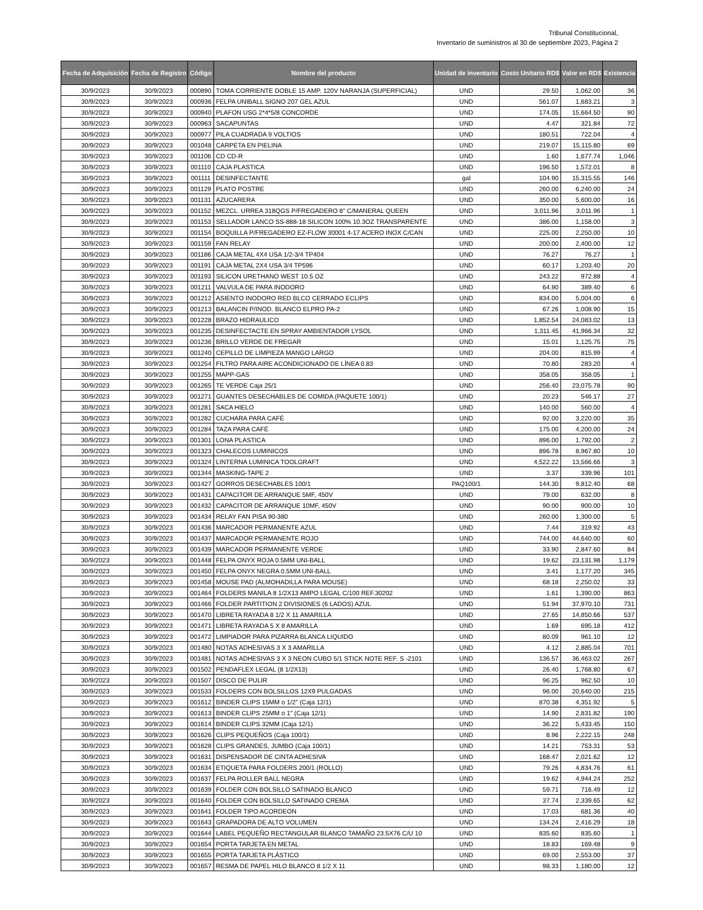Tribunal Constitucional,
Inventario de suministros al 30 de septiembre 2023, Página 2
| Fecha de Adquisición | Fecha de Registro | Código | Nombre del producto | Unidad de inventario | Costo Unitario RD$ | Valor en RD$ | Existencia |
| --- | --- | --- | --- | --- | --- | --- | --- |
| 30/9/2023 | 30/9/2023 | 000890 | TOMA CORRIENTE DOBLE 15 AMP. 120V NARANJA (SUPERFICIAL) | UND | 29.50 | 1,062.00 | 36 |
| 30/9/2023 | 30/9/2023 | 000936 | FELPA UNIBALL SIGNO 207 GEL AZUL | UND | 561.07 | 1,683.21 | 3 |
| 30/9/2023 | 30/9/2023 | 000940 | PLAFON USG 2*4*5/8 CONCORDE | UND | 174.05 | 15,664.50 | 90 |
| 30/9/2023 | 30/9/2023 | 000963 | SACAPUNTAS | UND | 4.47 | 321.84 | 72 |
| 30/9/2023 | 30/9/2023 | 000977 | PILA CUADRADA 9 VOLTIOS | UND | 180.51 | 722.04 | 4 |
| 30/9/2023 | 30/9/2023 | 001048 | CARPETA EN PIELINA | UND | 219.07 | 15,115.80 | 69 |
| 30/9/2023 | 30/9/2023 | 001106 | CD CD-R | UND | 1.60 | 1,677.74 | 1,046 |
| 30/9/2023 | 30/9/2023 | 001110 | CAJA PLASTICA | UND | 196.50 | 1,572.01 | 8 |
| 30/9/2023 | 30/9/2023 | 001111 | DESINFECTANTE | gal | 104.90 | 15,315.55 | 146 |
| 30/9/2023 | 30/9/2023 | 001129 | PLATO POSTRE | UND | 260.00 | 6,240.00 | 24 |
| 30/9/2023 | 30/9/2023 | 001131 | AZUCARERA | UND | 350.00 | 5,600.00 | 16 |
| 30/9/2023 | 30/9/2023 | 001152 | MEZCL. URREA 318QGS P/FREGADERO 8" C/MANERAL QUEEN | UND | 3,011.96 | 3,011.96 | 1 |
| 30/9/2023 | 30/9/2023 | 001153 | SELLADOR LANCO SS-888-18 SILICON 100% 10.3OZ TRANSPARENTE | UND | 386.00 | 1,158.00 | 3 |
| 30/9/2023 | 30/9/2023 | 001154 | BOQUILLA P/FREGADERO EZ-FLOW 30001 4-17 ACERO INOX C/CAN | UND | 225.00 | 2,250.00 | 10 |
| 30/9/2023 | 30/9/2023 | 001159 | FAN RELAY | UND | 200.00 | 2,400.00 | 12 |
| 30/9/2023 | 30/9/2023 | 001186 | CAJA METAL 4X4 USA 1/2-3/4 TP404 | UND | 76.27 | 76.27 | 1 |
| 30/9/2023 | 30/9/2023 | 001191 | CAJA METAL 2X4 USA 3/4 TP596 | UND | 60.17 | 1,203.40 | 20 |
| 30/9/2023 | 30/9/2023 | 001193 | SILICON URETHANO WEST 10.5 OZ | UND | 243.22 | 972.88 | 4 |
| 30/9/2023 | 30/9/2023 | 001211 | VALVULA DE PARA INODORO | UND | 64.90 | 389.40 | 6 |
| 30/9/2023 | 30/9/2023 | 001212 | ASIENTO INODORO RED BLCO CERRADO ECLIPS | UND | 834.00 | 5,004.00 | 6 |
| 30/9/2023 | 30/9/2023 | 001213 | BALANCIN P/INOD. BLANCO ELPRO PA-2 | UND | 67.26 | 1,008.90 | 15 |
| 30/9/2023 | 30/9/2023 | 001228 | BRAZO HIDRAULICO | UND | 1,852.54 | 24,083.02 | 13 |
| 30/9/2023 | 30/9/2023 | 001235 | DESINFECTACTE EN SPRAY AMBIENTADOR LYSOL | UND | 1,311.45 | 41,966.34 | 32 |
| 30/9/2023 | 30/9/2023 | 001236 | BRILLO VERDE DE FREGAR | UND | 15.01 | 1,125.75 | 75 |
| 30/9/2023 | 30/9/2023 | 001240 | CEPILLO DE LIMPIEZA MANGO LARGO | UND | 204.00 | 815.99 | 4 |
| 30/9/2023 | 30/9/2023 | 001254 | FILTRO PARA AIRE ACONDICIONADO DE LÍNEA 0.83 | UND | 70.80 | 283.20 | 4 |
| 30/9/2023 | 30/9/2023 | 001255 | MAPP-GAS | UND | 358.05 | 358.05 | 1 |
| 30/9/2023 | 30/9/2023 | 001265 | TE VERDE Caja 25/1 | UND | 256.40 | 23,075.78 | 90 |
| 30/9/2023 | 30/9/2023 | 001271 | GUANTES DESECHABLES DE COMIDA (PAQUETE 100/1) | UND | 20.23 | 546.17 | 27 |
| 30/9/2023 | 30/9/2023 | 001281 | SACA HIELO | UND | 140.00 | 560.00 | 4 |
| 30/9/2023 | 30/9/2023 | 001282 | CUCHARA PARA CAFÉ | UND | 92.00 | 3,220.00 | 35 |
| 30/9/2023 | 30/9/2023 | 001284 | TAZA PARA CAFÉ | UND | 175.00 | 4,200.00 | 24 |
| 30/9/2023 | 30/9/2023 | 001301 | LONA PLASTICA | UND | 896.00 | 1,792.00 | 2 |
| 30/9/2023 | 30/9/2023 | 001323 | CHALECOS LUMINICOS | UND | 896.78 | 8,967.80 | 10 |
| 30/9/2023 | 30/9/2023 | 001324 | LINTERNA LUMINICA TOOLGRAFT | UND | 4,522.22 | 13,566.66 | 3 |
| 30/9/2023 | 30/9/2023 | 001344 | MASKING-TAPE 2 | UND | 3.37 | 339.96 | 101 |
| 30/9/2023 | 30/9/2023 | 001427 | GORROS DESECHABLES 100/1 | PAQ100/1 | 144.30 | 9,812.40 | 68 |
| 30/9/2023 | 30/9/2023 | 001431 | CAPACITOR DE ARRANQUE 5MF, 450V | UND | 79.00 | 632.00 | 8 |
| 30/9/2023 | 30/9/2023 | 001432 | CAPACITOR DE ARRANQUE 10MF, 450V | UND | 90.00 | 900.00 | 10 |
| 30/9/2023 | 30/9/2023 | 001434 | RELAY FAN PISA 90-380 | UND | 260.00 | 1,300.00 | 5 |
| 30/9/2023 | 30/9/2023 | 001436 | MARCADOR PERMANENTE AZUL | UND | 7.44 | 319.92 | 43 |
| 30/9/2023 | 30/9/2023 | 001437 | MARCADOR PERMANENTE ROJO | UND | 744.00 | 44,640.00 | 60 |
| 30/9/2023 | 30/9/2023 | 001439 | MARCADOR PERMANENTE VERDE | UND | 33.90 | 2,847.60 | 84 |
| 30/9/2023 | 30/9/2023 | 001448 | FELPA ONYX ROJA 0.5MM UNI-BALL | UND | 19.62 | 23,131.98 | 1,179 |
| 30/9/2023 | 30/9/2023 | 001450 | FELPA ONYX NEGRA 0.5MM UNI-BALL | UND | 3.41 | 1,177.20 | 345 |
| 30/9/2023 | 30/9/2023 | 001458 | MOUSE PAD (ALMOHADILLA PARA MOUSE) | UND | 68.18 | 2,250.02 | 33 |
| 30/9/2023 | 30/9/2023 | 001464 | FOLDERS MANILA 8 1/2X13 AMPO LEGAL C/100 REF.30202 | UND | 1.61 | 1,390.00 | 863 |
| 30/9/2023 | 30/9/2023 | 001466 | FOLDER PARTITION 2 DIVISIONES (6 LADOS) AZUL | UND | 51.94 | 37,970.10 | 731 |
| 30/9/2023 | 30/9/2023 | 001470 | LIBRETA RAYADA 8 1/2 X 11 AMARILLA | UND | 27.65 | 14,850.66 | 537 |
| 30/9/2023 | 30/9/2023 | 001471 | LIBRETA RAYADA 5 X 8 AMARILLA | UND | 1.69 | 695.18 | 412 |
| 30/9/2023 | 30/9/2023 | 001472 | LIMPIADOR PARA PIZARRA BLANCA LIQUIDO | UND | 80.09 | 961.10 | 12 |
| 30/9/2023 | 30/9/2023 | 001480 | NOTAS ADHESIVAS 3 X 3 AMARILLA | UND | 4.12 | 2,885.04 | 701 |
| 30/9/2023 | 30/9/2023 | 001481 | NOTAS ADHESIVAS 3 X 3 NEON CUBO 5/1 STICK NOTE REF. S -2101 | UND | 136.57 | 36,463.02 | 267 |
| 30/9/2023 | 30/9/2023 | 001502 | PENDAFLEX LEGAL (8 1/2X13) | UND | 26.40 | 1,768.80 | 67 |
| 30/9/2023 | 30/9/2023 | 001507 | DISCO DE PULIR | UND | 96.25 | 962.50 | 10 |
| 30/9/2023 | 30/9/2023 | 001533 | FOLDERS CON BOLSILLOS 12X9 PULGADAS | UND | 96.00 | 20,640.00 | 215 |
| 30/9/2023 | 30/9/2023 | 001612 | BINDER CLIPS 15MM o 1/2" (Caja 12/1) | UND | 870.38 | 4,351.92 | 5 |
| 30/9/2023 | 30/9/2023 | 001613 | BINDER CLIPS 25MM o 1" (Caja 12/1) | UND | 14.90 | 2,831.82 | 190 |
| 30/9/2023 | 30/9/2023 | 001614 | BINDER CLIPS 32MM (Caja 12/1) | UND | 36.22 | 5,433.45 | 150 |
| 30/9/2023 | 30/9/2023 | 001626 | CLIPS PEQUEÑOS (Caja 100/1) | UND | 8.96 | 2,222.15 | 248 |
| 30/9/2023 | 30/9/2023 | 001628 | CLIPS GRANDES, JUMBO (Caja 100/1) | UND | 14.21 | 753.31 | 53 |
| 30/9/2023 | 30/9/2023 | 001631 | DISPENSADOR DE CINTA ADHESIVA | UND | 168.47 | 2,021.62 | 12 |
| 30/9/2023 | 30/9/2023 | 001634 | ETIQUETA PARA FOLDERS 200/1 (ROLLO) | UND | 79.26 | 4,834.76 | 61 |
| 30/9/2023 | 30/9/2023 | 001637 | FELPA ROLLER BALL NEGRA | UND | 19.62 | 4,944.24 | 252 |
| 30/9/2023 | 30/9/2023 | 001639 | FOLDER CON BOLSILLO SATINADO BLANCO | UND | 59.71 | 716.49 | 12 |
| 30/9/2023 | 30/9/2023 | 001640 | FOLDER CON BOLSILLO SATINADO CREMA | UND | 37.74 | 2,339.65 | 62 |
| 30/9/2023 | 30/9/2023 | 001641 | FOLDER TIPO ACORDEON | UND | 17.03 | 681.36 | 40 |
| 30/9/2023 | 30/9/2023 | 001643 | GRAPADORA DE ALTO VOLUMEN | UND | 134.24 | 2,416.29 | 18 |
| 30/9/2023 | 30/9/2023 | 001644 | LABEL PEQUEÑO RECTANGULAR BLANCO TAMAÑO 23.5X76 C/U 10 | UND | 835.60 | 835.60 | 1 |
| 30/9/2023 | 30/9/2023 | 001654 | PORTA TARJETA EN METAL | UND | 18.83 | 169.48 | 9 |
| 30/9/2023 | 30/9/2023 | 001655 | PORTA TARJETA PLÁSTICO | UND | 69.00 | 2,553.00 | 37 |
| 30/9/2023 | 30/9/2023 | 001657 | RESMA DE PAPEL HILO BLANCO 8 1/2 X 11 | UND | 98.33 | 1,180.00 | 12 |